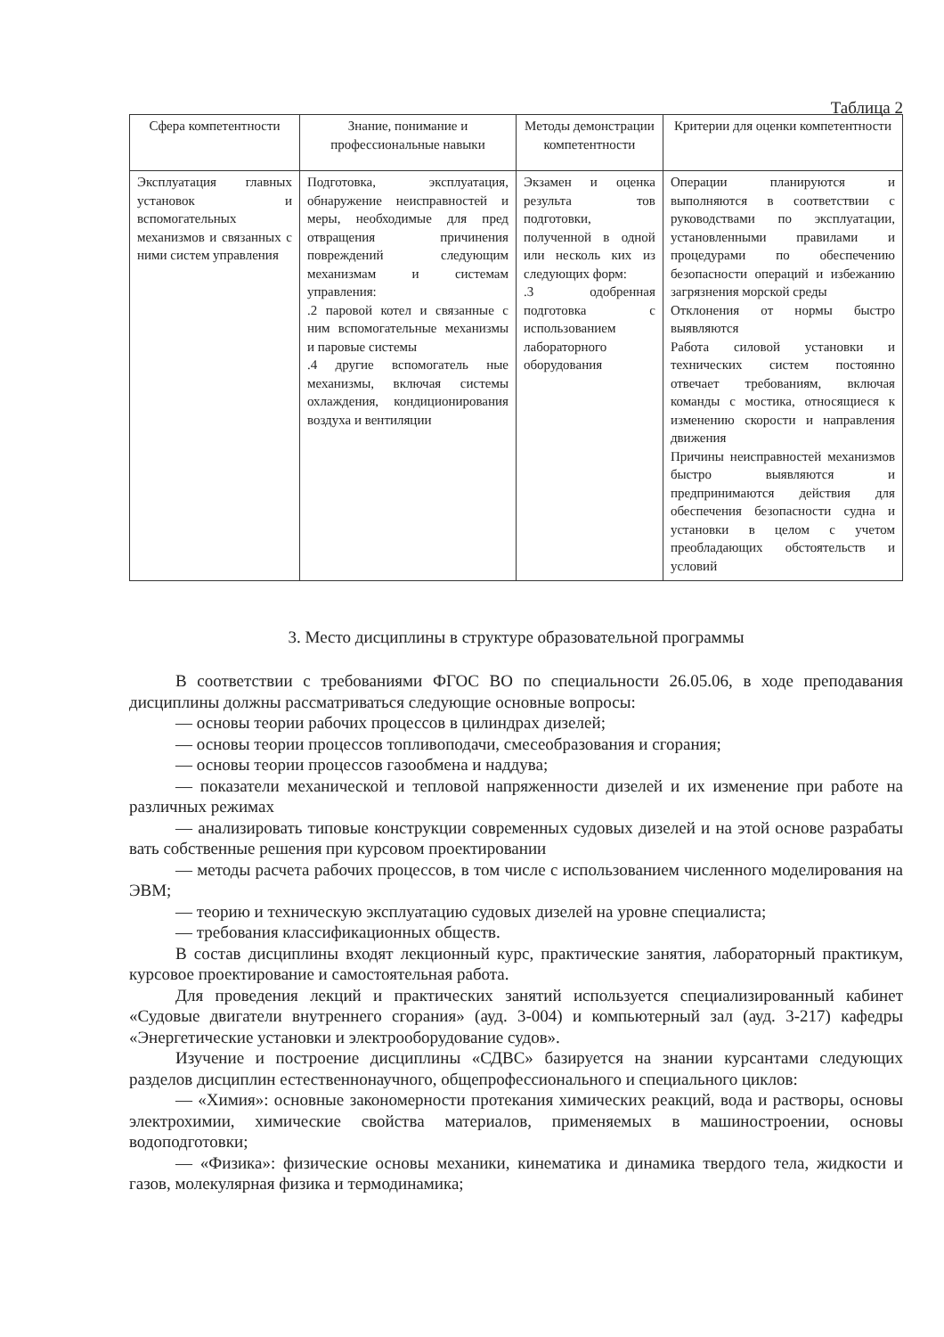Таблица 2
| Сфера компетентности | Знание, понимание и профессиональные навыки | Методы демонстрации компетентности | Критерии для оценки компетентности |
| --- | --- | --- | --- |
| Эксплуатация главных установок и вспомогательных механизмов и связанных с ними систем управления | Подготовка, эксплуатация, обнаружение неисправностей и меры, необходимые для пред отвращения причинения повреждений следующим механизмам и системам управления: .2 паровой котел и связанные с ним вспомогательные механизмы и паровые системы .4 другие вспомогатель ные механизмы, включая системы охлаждения, кондиционирования воздуха и вентиляции | Экзамен и оценка результа тов подготовки, полученной в одной или несколь ких из следующих форм: .3 одобренная подготовка с использованием лабораторного оборудования | Операции планируются и выполняются в соответствии с руководствами по эксплуатации, установленными правилами и процедурами по обеспечению безопасности операций и избежанию загрязнения морской среды Отклонения от нормы быстро выявляются Работа силовой установки и технических систем постоянно отвечает требованиям, включая команды с мостика, относящиеся к изменению скорости и направления движения Причины неисправностей механизмов быстро выявляются и предпринимаются действия для обеспечения безопасности судна и установки в целом с учетом преобладающих обстоятельств и условий |
3. Место дисциплины в структуре образовательной программы
В соответствии с требованиями ФГОС ВО по специальности 26.05.06, в ходе преподавания дисциплины должны рассматриваться следующие основные вопросы:
— основы теории рабочих процессов в цилиндрах дизелей;
— основы теории процессов топливоподачи, смесеобразования и сгорания;
— основы теории процессов газообмена и наддува;
— показатели механической и тепловой напряженности дизелей и их изменение при работе на различных режимах
— анализировать типовые конструкции современных судовых дизелей и на этой основе разрабаты вать собственные решения при курсовом проектировании
— методы расчета рабочих процессов, в том числе с использованием численного моделирования на ЭВМ;
— теорию и техническую эксплуатацию судовых дизелей на уровне специалиста;
— требования классификационных обществ.
В состав дисциплины входят лекционный курс, практические занятия, лабораторный практикум, курсовое проектирование и самостоятельная работа.
Для проведения лекций и практических занятий используется специализированный кабинет «Судовые двигатели внутреннего сгорания» (ауд. 3-004) и компьютерный зал (ауд. 3-217) кафедры «Энергетические установки и электрооборудование судов».
Изучение и построение дисциплины «СДВС» базируется на знании курсантами следующих разделов дисциплин естественнонаучного, общепрофессионального и специального циклов:
— «Химия»: основные закономерности протекания химических реакций, вода и растворы, основы электрохимии, химические свойства материалов, применяемых в машиностроении, основы водоподготовки;
— «Физика»: физические основы механики, кинематика и динамика твердого тела, жидкости и газов, молекулярная физика и термодинамика;